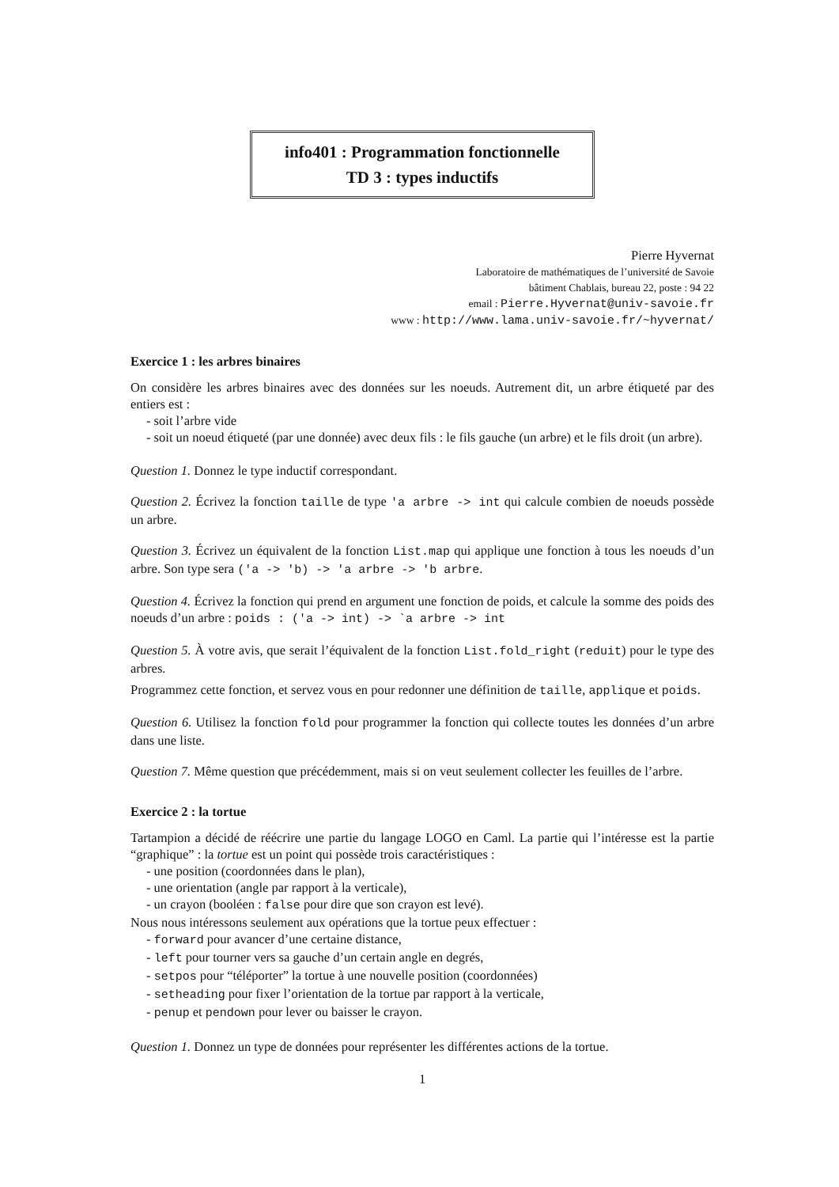info401 : Programmation fonctionnelle
TD 3 : types inductifs
Pierre Hyvernat
Laboratoire de mathématiques de l’université de Savoie
bâtiment Chablais, bureau 22, poste : 94 22
email : Pierre.Hyvernat@univ-savoie.fr
www : http://www.lama.univ-savoie.fr/~hyvernat/
Exercice 1 : les arbres binaires
On considère les arbres binaires avec des données sur les noeuds. Autrement dit, un arbre étiqueté par des entiers est :
- soit l’arbre vide
- soit un noeud étiqueté (par une donnée) avec deux fils : le fils gauche (un arbre) et le fils droit (un arbre).
Question 1. Donnez le type inductif correspondant.
Question 2. Écrivez la fonction taille de type 'a arbre -> int qui calcule combien de noeuds possède un arbre.
Question 3. Écrivez un équivalent de la fonction List.map qui applique une fonction à tous les noeuds d’un arbre. Son type sera ('a -> 'b) -> 'a arbre -> 'b arbre.
Question 4. Écrivez la fonction qui prend en argument une fonction de poids, et calcule la somme des poids des noeuds d’un arbre : poids : ('a -> int) -> `a arbre -> int
Question 5. À votre avis, que serait l’équivalent de la fonction List.fold_right (reduit) pour le type des arbres.
Programmez cette fonction, et servez vous en pour redonner une définition de taille, applique et poids.
Question 6. Utilisez la fonction fold pour programmer la fonction qui collecte toutes les données d’un arbre dans une liste.
Question 7. Même question que précédemment, mais si on veut seulement collecter les feuilles de l’arbre.
Exercice 2 : la tortue
Tartampion a décidé de réécrire une partie du langage LOGO en Caml. La partie qui l’intéresse est la partie “graphique” : la tortue est un point qui possède trois caractéristiques :
- une position (coordonnées dans le plan),
- une orientation (angle par rapport à la verticale),
- un crayon (booléen : false pour dire que son crayon est levé).
Nous nous intéressons seulement aux opérations que la tortue peux effectuer :
- forward pour avancer d’une certaine distance,
- left pour tourner vers sa gauche d’un certain angle en degrés,
- setpos pour “téléporter” la tortue à une nouvelle position (coordonnées)
- setheading pour fixer l’orientation de la tortue par rapport à la verticale,
- penup et pendown pour lever ou baisser le crayon.
Question 1. Donnez un type de données pour représenter les différentes actions de la tortue.
1